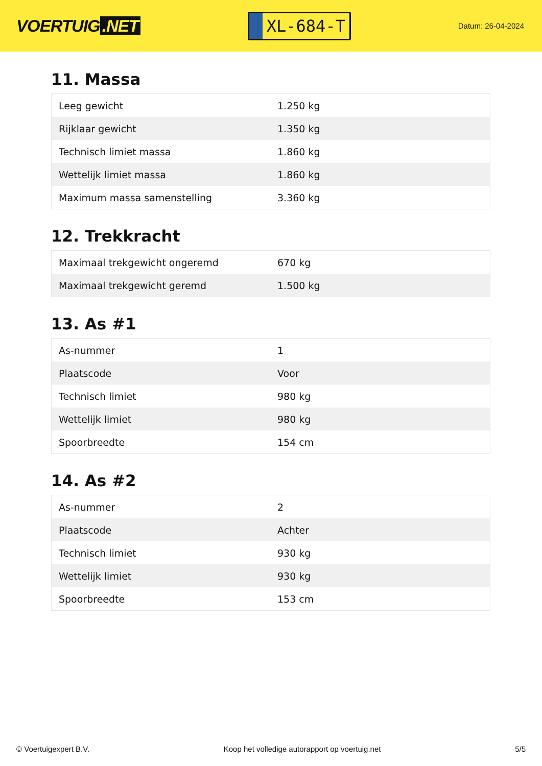VOERTUIG.NET
XL-684-T
Datum: 26-04-2024
11. Massa
| Leeg gewicht | 1.250 kg |
| Rijklaar gewicht | 1.350 kg |
| Technisch limiet massa | 1.860 kg |
| Wettelijk limiet massa | 1.860 kg |
| Maximum massa samenstelling | 3.360 kg |
12. Trekkracht
| Maximaal trekgewicht ongeremd | 670 kg |
| Maximaal trekgewicht geremd | 1.500 kg |
13. As #1
| As-nummer | 1 |
| Plaatscode | Voor |
| Technisch limiet | 980 kg |
| Wettelijk limiet | 980 kg |
| Spoorbreedte | 154 cm |
14. As #2
| As-nummer | 2 |
| Plaatscode | Achter |
| Technisch limiet | 930 kg |
| Wettelijk limiet | 930 kg |
| Spoorbreedte | 153 cm |
© Voertuigexpert B.V. Koop het volledige autorapport op voertuig.net 5/5